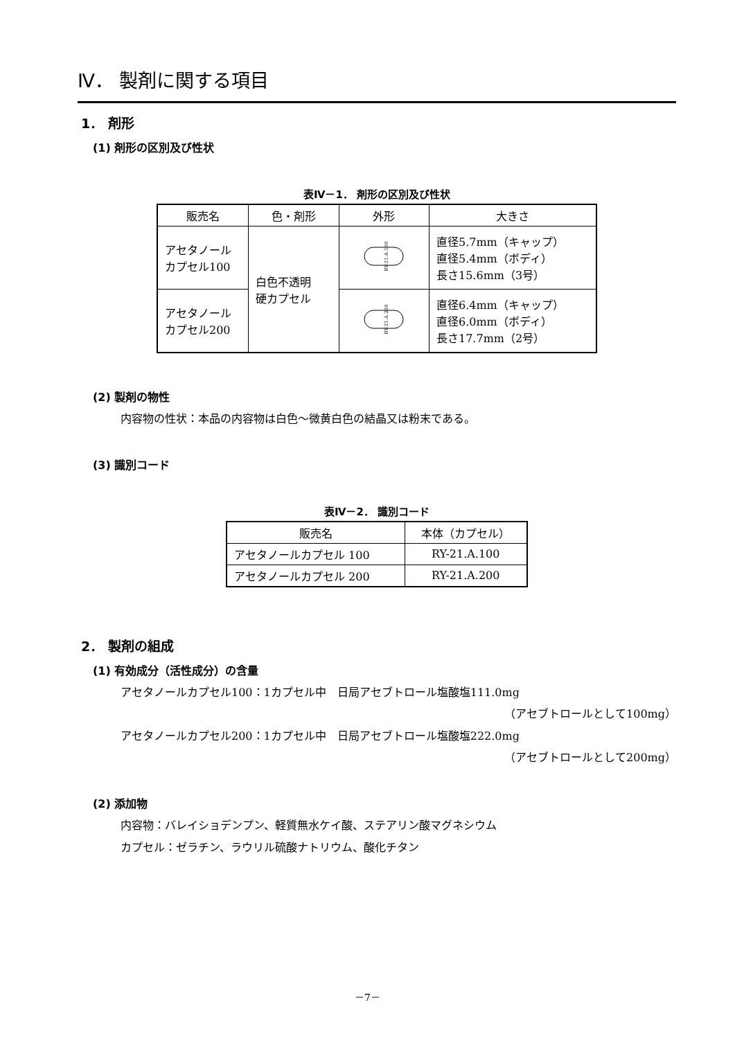Ⅳ． 製剤に関する項目
1． 剤形
(1) 剤形の区別及び性状
表Ⅳ－1． 剤形の区別及び性状
| 販売名 | 色・剤形 | 外形 | 大きさ |
| --- | --- | --- | --- |
| アセタノール カプセル100 | 白色不透明 硬カプセル | RY-21.A.100 | 直径5.7mm（キャップ） 直径5.4mm（ボディ） 長さ15.6mm（3号） |
| アセタノール カプセル200 | | RY-21.A.200 | 直径6.4mm（キャップ） 直径6.0mm（ボディ） 長さ17.7mm（2号） |
(2) 製剤の物性
内容物の性状：本品の内容物は白色～微黄白色の結晶又は粉末である。
(3) 識別コード
表Ⅳ－2． 識別コード
| 販売名 | 本体（カプセル） |
| --- | --- |
| アセタノールカプセル 100 | RY-21.A.100 |
| アセタノールカプセル 200 | RY-21.A.200 |
2． 製剤の組成
(1) 有効成分（活性成分）の含量
アセタノールカプセル100：1カプセル中　日局アセブトロール塩酸塩111.0mg
（アセブトロールとして100mg）
アセタノールカプセル200：1カプセル中　日局アセブトロール塩酸塩222.0mg
（アセブトロールとして200mg）
(2) 添加物
内容物：バレイショデンプン、軽質無水ケイ酸、ステアリン酸マグネシウム
カプセル：ゼラチン、ラウリル硫酸ナトリウム、酸化チタン
－7－